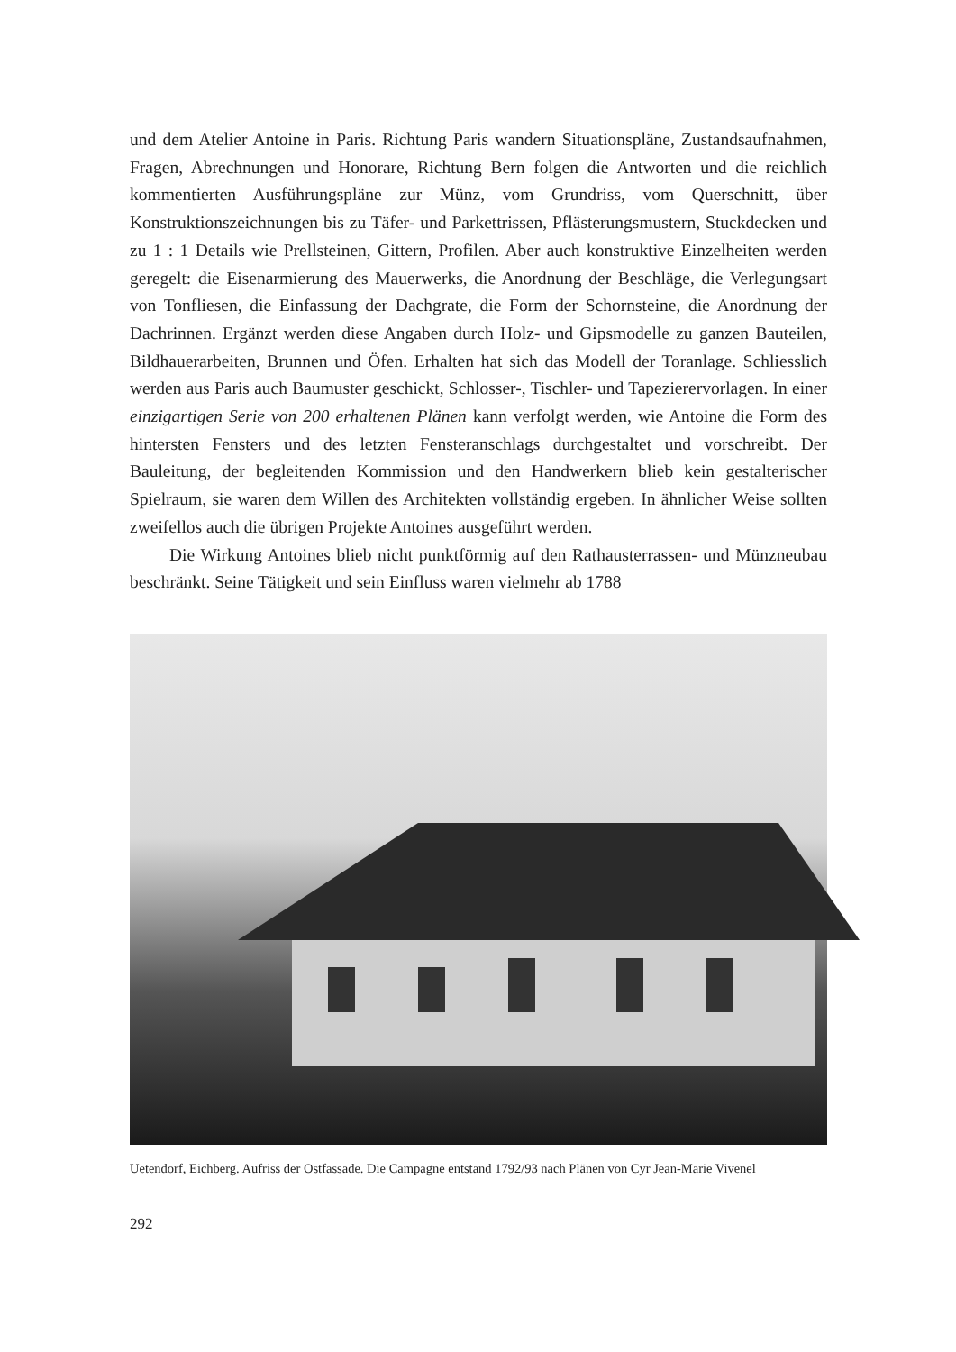und dem Atelier Antoine in Paris. Richtung Paris wandern Situationspläne, Zustandsaufnahmen, Fragen, Abrechnungen und Honorare, Richtung Bern folgen die Antworten und die reichlich kommentierten Ausführungspläne zur Münz, vom Grundriss, vom Querschnitt, über Konstruktionszeichnungen bis zu Täfer- und Parkettrissen, Pflästerungsmustern, Stuckdecken und zu 1 : 1 Details wie Prellsteinen, Gittern, Profilen. Aber auch konstruktive Einzelheiten werden geregelt: die Eisenarmierung des Mauerwerks, die Anordnung der Beschläge, die Verlegungsart von Tonfliesen, die Einfassung der Dachgrate, die Form der Schornsteine, die Anordnung der Dachrinnen. Ergänzt werden diese Angaben durch Holz- und Gipsmodelle zu ganzen Bauteilen, Bildhauerarbeiten, Brunnen und Öfen. Erhalten hat sich das Modell der Toranlage. Schliesslich werden aus Paris auch Baumuster geschickt, Schlosser-, Tischler- und Tapezierervorlagen. In einer einzigartigen Serie von 200 erhaltenen Plänen kann verfolgt werden, wie Antoine die Form des hintersten Fensters und des letzten Fensteranschlags durchgestaltet und vorschreibt. Der Bauleitung, der begleitenden Kommission und den Handwerkern blieb kein gestalterischer Spielraum, sie waren dem Willen des Architekten vollständig ergeben. In ähnlicher Weise sollten zweifellos auch die übrigen Projekte Antoines ausgeführt werden.
Die Wirkung Antoines blieb nicht punktförmig auf den Rathausterrassen- und Münzneubau beschränkt. Seine Tätigkeit und sein Einfluss waren vielmehr ab 1788
Uetendorf, Eichberg. Aufriss der Ostfassade. Die Campagne entstand 1792/93 nach Plänen von Cyr Jean-Marie Vivenel
292